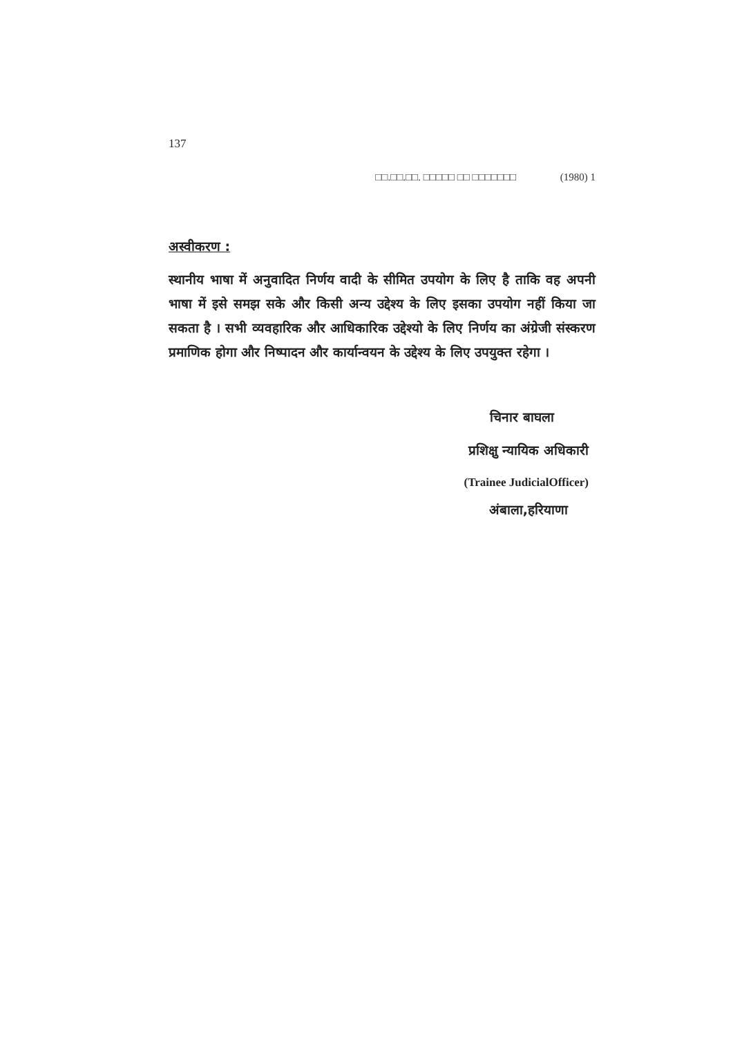137
□□.□□.□□. □□□□□ □□ □□□□□□□ (1980) 1
अस्वीकरण :
स्थानीय भाषा में अनुवादित निर्णय वादी के सीमित उपयोग के लिए है ताकि वह अपनी भाषा में इसे समझ सके और किसी अन्य उद्देश्य के लिए इसका उपयोग नहीं किया जा सकता है । सभी व्यवहारिक और आधिकारिक उद्देश्यो के लिए निर्णय का अंग्रेजी संस्करण प्रमाणिक होगा और निष्पादन और कार्यान्वयन के उद्देश्य के लिए उपयुक्त रहेगा ।
चिनार बाघला
प्रशिक्षु न्यायिक अधिकारी
(Trainee JudicialOfficer)
अंबाला,हरियाणा